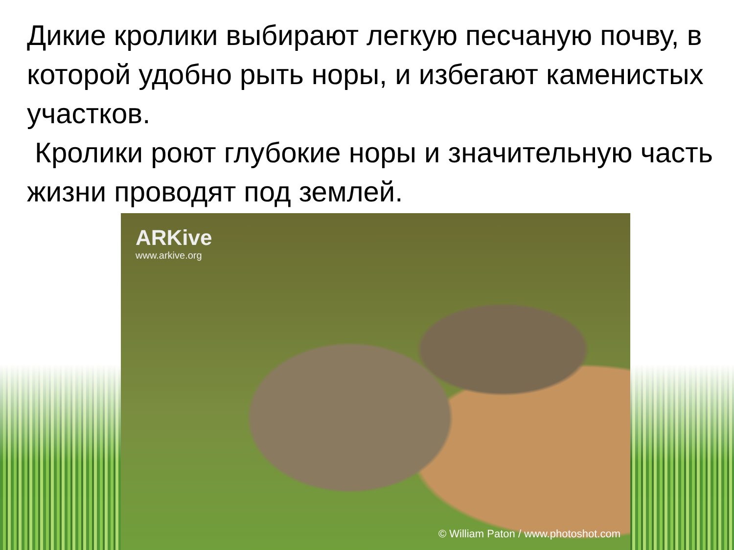Дикие кролики выбирают легкую песчаную почву, в которой удобно рыть норы, и избегают каменистых участков.
Кролики роют глубокие норы и значительную часть жизни проводят под землей.
ARKive
www.arkive.org
© William Paton / www.photoshot.com